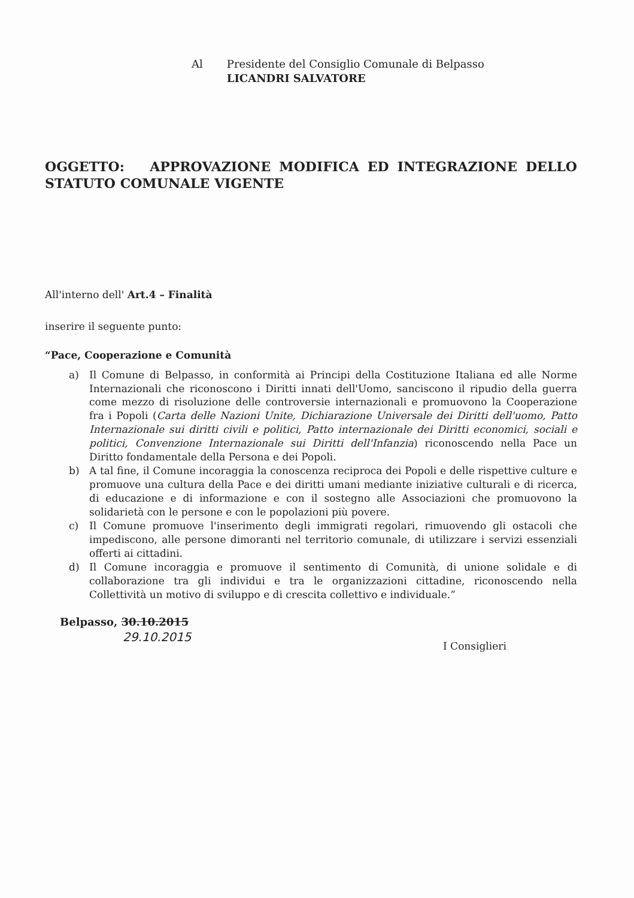Al Presidente del Consiglio Comunale di Belpasso
LICANDRI SALVATORE
OGGETTO: APPROVAZIONE MODIFICA ED INTEGRAZIONE DELLO STATUTO COMUNALE VIGENTE
All'interno dell' Art.4 – Finalità
inserire il seguente punto:
“Pace, Cooperazione e Comunità
a) Il Comune di Belpasso, in conformità ai Principi della Costituzione Italiana ed alle Norme Internazionali che riconoscono i Diritti innati dell'Uomo, sanciscono il ripudio della guerra come mezzo di risoluzione delle controversie internazionali e promuovono la Cooperazione fra i Popoli (Carta delle Nazioni Unite, Dichiarazione Universale dei Diritti dell'uomo, Patto Internazionale sui diritti civili e politici, Patto internazionale dei Diritti economici, sociali e politici, Convenzione Internazionale sui Diritti dell'Infanzia) riconoscendo nella Pace un Diritto fondamentale della Persona e dei Popoli.
b) A tal fine, il Comune incoraggia la conoscenza reciproca dei Popoli e delle rispettive culture e promuove una cultura della Pace e dei diritti umani mediante iniziative culturali e di ricerca, di educazione e di informazione e con il sostegno alle Associazioni che promuovono la solidarietà con le persone e con le popolazioni più povere.
c) Il Comune promuove l'inserimento degli immigrati regolari, rimuovendo gli ostacoli che impediscono, alle persone dimoranti nel territorio comunale, di utilizzare i servizi essenziali offerti ai cittadini.
d) Il Comune incoraggia e promuove il sentimento di Comunità, di unione solidale e di collaborazione tra gli individui e tra le organizzazioni cittadine, riconoscendo nella Collettività un motivo di sviluppo e di crescita collettivo e individuale.”
Belpasso, 30.10.2015
29.10.2015
I Consiglieri